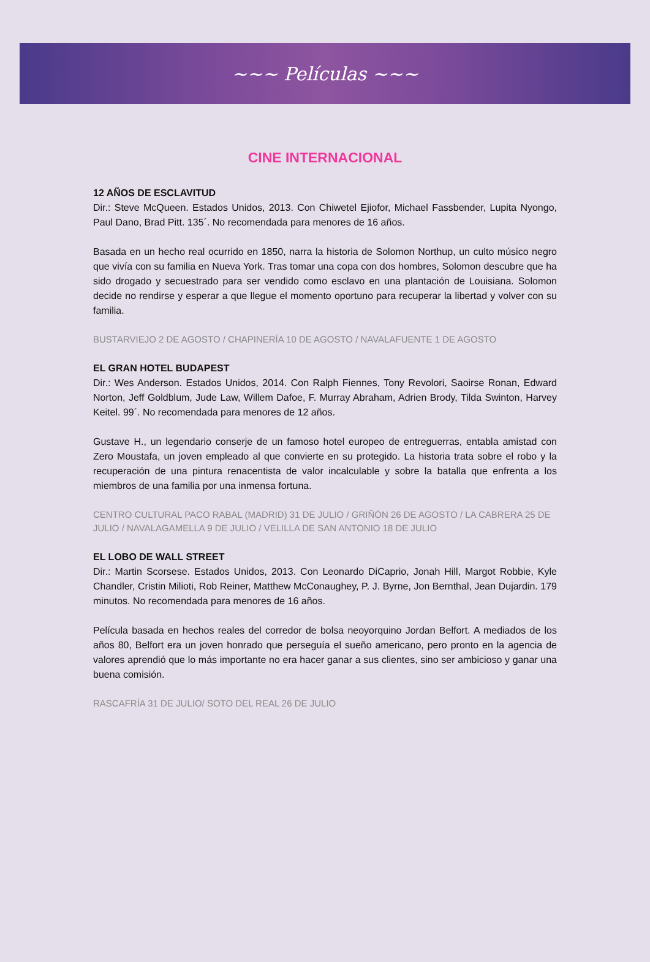~~~ Películas ~~~
CINE INTERNACIONAL
12 AÑOS DE ESCLAVITUD
Dir.: Steve McQueen. Estados Unidos, 2013. Con Chiwetel Ejiofor, Michael Fassbender, Lupita Nyongo, Paul Dano, Brad Pitt. 135´. No recomendada para menores de 16 años.
Basada en un hecho real ocurrido en 1850, narra la historia de Solomon Northup, un culto músico negro que vivía con su familia en Nueva York. Tras tomar una copa con dos hombres, Solomon descubre que ha sido drogado y secuestrado para ser vendido como esclavo en una plantación de Louisiana. Solomon decide no rendirse y esperar a que llegue el momento oportuno para recuperar la libertad y volver con su familia.
BUSTARVIEJO 2 DE AGOSTO / CHAPINERÍA 10 DE AGOSTO / NAVALAFUENTE 1 DE AGOSTO
EL GRAN HOTEL BUDAPEST
Dir.: Wes Anderson. Estados Unidos, 2014. Con Ralph Fiennes, Tony Revolori, Saoirse Ronan, Edward Norton, Jeff Goldblum, Jude Law, Willem Dafoe, F. Murray Abraham, Adrien Brody, Tilda Swinton, Harvey Keitel. 99´. No recomendada para menores de 12 años.
Gustave H., un legendario conserje de un famoso hotel europeo de entreguerras, entabla amistad con Zero Moustafa, un joven empleado al que convierte en su protegido. La historia trata sobre el robo y la recuperación de una pintura renacentista de valor incalculable y sobre la batalla que enfrenta a los miembros de una familia por una inmensa fortuna.
CENTRO CULTURAL PACO RABAL (MADRID) 31 DE JULIO / GRIÑÓN 26 DE AGOSTO / LA CABRERA 25 DE JULIO / NAVALAGAMELLA 9 DE JULIO / VELILLA DE SAN ANTONIO 18 DE JULIO
EL LOBO DE WALL STREET
Dir.: Martin Scorsese. Estados Unidos, 2013. Con Leonardo DiCaprio, Jonah Hill, Margot Robbie, Kyle Chandler, Cristin Milioti, Rob Reiner, Matthew McConaughey, P. J. Byrne, Jon Bernthal, Jean Dujardin. 179 minutos. No recomendada para menores de 16 años.
Película basada en hechos reales del corredor de bolsa neoyorquino Jordan Belfort. A mediados de los años 80, Belfort era un joven honrado que perseguía el sueño americano, pero pronto en la agencia de valores aprendió que lo más importante no era hacer ganar a sus clientes, sino ser ambicioso y ganar una buena comisión.
RASCAFRÍA 31 DE JULIO/ SOTO DEL REAL 26 DE JULIO